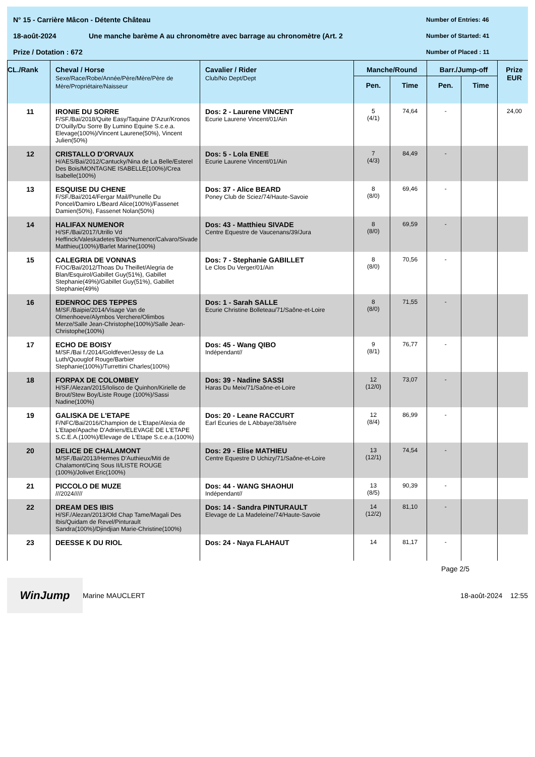N° 15 - Carrière Mâcon - Détente Château Number of Entries: 46
18-août-2024 Une manche barème A au chronomètre avec barrage au chronomètre (Art. 2 Number of Started: 41
Prize / Dotation : 672 Number of Placed : 11
| CL./Rank | Cheval / Horse Sexe/Race/Robe/Année/Père/Mère/Père de Mère/Propriétaire/Naisseur | Cavalier / Rider Club/No Dept/Dept | Manche/Round | | Barr./Jump-off | | Prize EUR |
| --- | --- | --- | --- | --- | --- | --- | --- |
| | | | Pen. | Time | Pen. | Time | |
| 11 | IRONIE DU SORRE F/SF./Bai/2018/Quite Easy/Taquine D'Azur/Kronos D'Ouilly/Du Sorre By Lumino Equine S.c.e.a. Elevage(100%)/Vincent Laurene(50%), Vincent Julien(50%) | Dos: 2 - Laurene VINCENT Ecurie Laurene Vincent/01/Ain | 5 (4/1) | 74,64 | - | | 24,00 |
| 12 | CRISTALLO D'ORVAUX H/AES/Bai/2012/Cantucky/Nina de La Belle/Esterel Des Bois/MONTAGNE ISABELLE(100%)/Crea Isabelle(100%) | Dos: 5 - Lola ENEE Ecurie Laurene Vincent/01/Ain | 7 (4/3) | 84,49 | - | | |
| 13 | ESQUISE DU CHENE F/SF./Bai/2014/Fergar Mail/Prunelle Du Poncel/Damiro L/Beard Alice(100%)/Fassenet Damien(50%), Fassenet Nolan(50%) | Dos: 37 - Alice BEARD Poney Club de Sciez/74/Haute-Savoie | 8 (8/0) | 69,46 | - | | |
| 14 | HALIFAX NUMENOR H/SF./Bai/2017/Utrillo Vd Heffinck/Valeskadetes'Bois*Numenor/Calvaro/Sivade Matthieu(100%)/Barlet Marine(100%) | Dos: 43 - Matthieu SIVADE Centre Equestre de Vaucenans/39/Jura | 8 (8/0) | 69,59 | - | | |
| 15 | CALEGRIA DE VONNAS F/OC/Bai/2012/Thoas Du Theillet/Alegria de Blan/Esquirol/Gabillet Guy(51%), Gabillet Stephanie(49%)/Gabillet Guy(51%), Gabillet Stephanie(49%) | Dos: 7 - Stephanie GABILLET Le Clos Du Verger/01/Ain | 8 (8/0) | 70,56 | - | | |
| 16 | EDENROC DES TEPPES M/SF./Baipie/2014/Visage Van de Olmenhoeve/Alymbos Verchere/Olimbos Merze/Salle Jean-Christophe(100%)/Salle Jean-Christophe(100%) | Dos: 1 - Sarah SALLE Ecurie Christine Bolleteau/71/Saône-et-Loire | 8 (8/0) | 71,55 | - | | |
| 17 | ECHO DE BOISY M/SF./Bai f./2014/Goldfever/Jessy de La Luth/Quouglof Rouge/Barbier Stephanie(100%)/Turrettini Charles(100%) | Dos: 45 - Wang QIBO Indépendant// | 9 (8/1) | 76,77 | - | | |
| 18 | FORPAX DE COLOMBEY H/SF./Alezan/2015/Iolisco de Quinhon/Kirielle de Brout/Stew Boy/Liste Rouge (100%)/Sassi Nadine(100%) | Dos: 39 - Nadine SASSI Haras Du Meix/71/Saône-et-Loire | 12 (12/0) | 73,07 | - | | |
| 19 | GALISKA DE L'ETAPE F/NFC/Bai/2016/Champion de L'Etape/Alexia de L'Etape/Apache D'Adriers/ELEVAGE DE L'ETAPE S.C.E.A.(100%)/Elevage de L'Etape S.c.e.a.(100%) | Dos: 20 - Leane RACCURT Earl Ecuries de L Abbaye/38/Isère | 12 (8/4) | 86,99 | - | | |
| 20 | DELICE DE CHALAMONT M/SF./Bai/2013/Hermes D'Authieux/Miti de Chalamont/Cinq Sous II/LISTE ROUGE (100%)/Jolivet Eric(100%) | Dos: 29 - Elise MATHIEU Centre Equestre D Uchizy/71/Saône-et-Loire | 13 (12/1) | 74,54 | - | | |
| 21 | PICCOLO DE MUZE ///2024///// | Dos: 44 - WANG SHAOHUI Indépendant// | 13 (8/5) | 90,39 | - | | |
| 22 | DREAM DES IBIS H/SF./Alezan/2013/Old Chap Tame/Magali Des Ibis/Quidam de Revel/Pinturault Sandra(100%)/Djindjian Marie-Christine(100%) | Dos: 14 - Sandra PINTURAULT Elevage de La Madeleine/74/Haute-Savoie | 14 (12/2) | 81,10 | - | | |
| 23 | DEESSE K DU RIOL | Dos: 24 - Naya FLAHAUT | 14 | 81,17 | - | | |
Page 2/5
WinJump
Marine MAUCLERT 18-août-2024 12:55